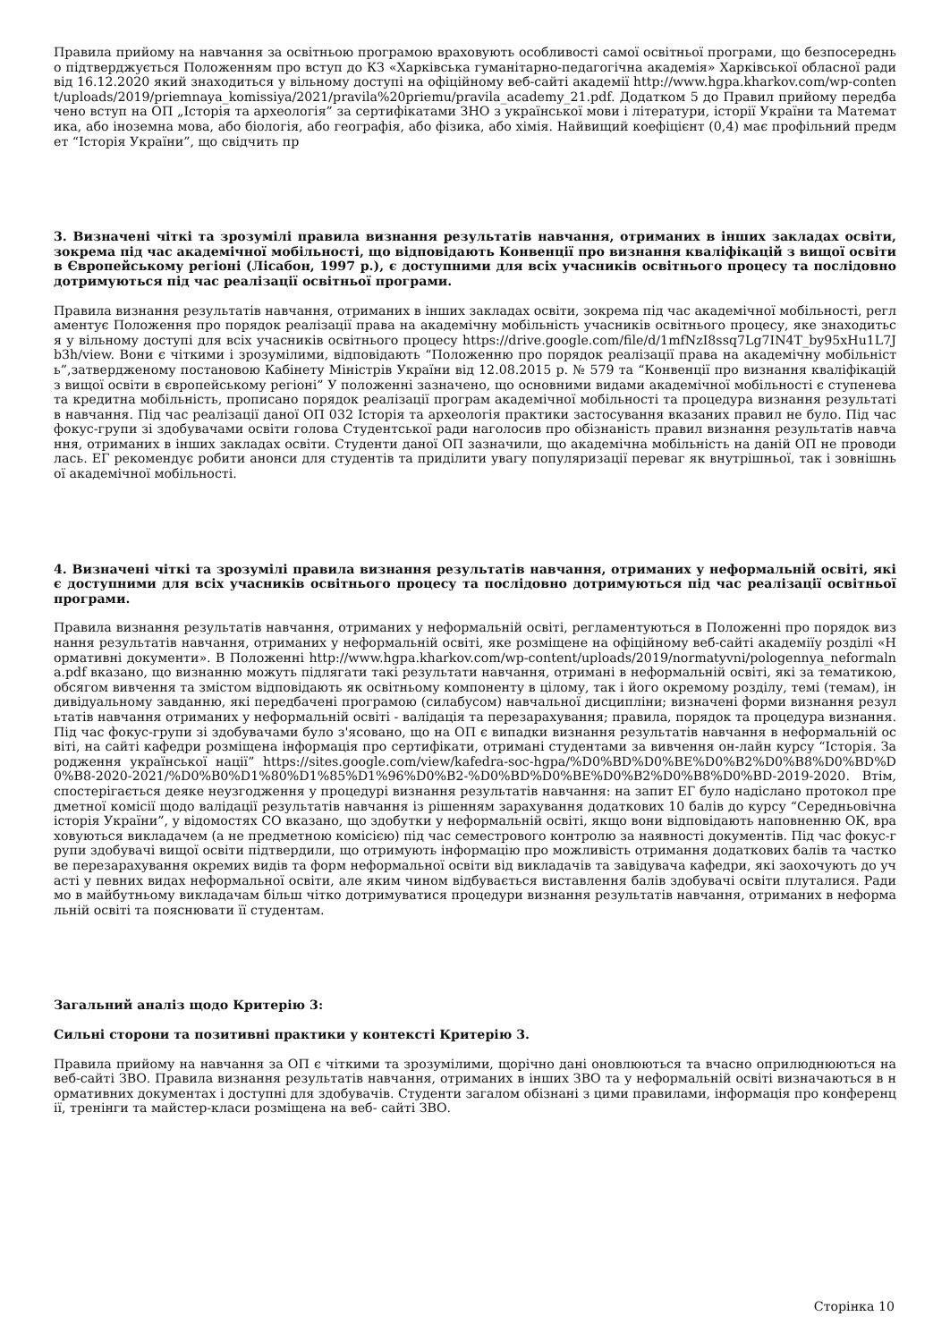Правила прийому на навчання за освітньою програмою враховують особливості самої освітньої програми, що безпосередньо підтверджується Положенням про вступ до КЗ «Харківська гуманітарно-педагогічна академія» Харківської обласної ради від 16.12.2020 який знаходиться у вільному доступі на офіційному веб-сайті академії http://www.hgpa.kharkov.com/wp-content/uploads/2019/priemnaya_komissiya/2021/pravila%20priemu/pravila_academy_21.pdf. Додатком 5 до Правил прийому передбачено вступ на ОП „Історія та археологія” за сертифікатами ЗНО з української мови і літератури, історії України та Математика, або іноземна мова, або біологія, або географія, або фізика, або хімія. Найвищий коефіцієнт (0,4) має профільний предмет “Історія України”, що свідчить пр
3. Визначені чіткі та зрозумілі правила визнання результатів навчання, отриманих в інших закладах освіти, зокрема під час академічної мобільності, що відповідають Конвенції про визнання кваліфікацій з вищої освіти в Європейському регіоні (Лісабон, 1997 р.), є доступними для всіх учасників освітнього процесу та послідовно дотримуються під час реалізації освітньої програми.
Правила визнання результатів навчання, отриманих в інших закладах освіти, зокрема під час академічної мобільності, регламентує Положення про порядок реалізації права на академічну мобільність учасників освітнього процесу, яке знаходиться у вільному доступі для всіх учасників освітнього процесу https://drive.google.com/file/d/1mfNzI8ssq7Lg7IN4T_by95xHu1L7Jb3h/view. Вони є чіткими і зрозумілими, відповідають “Положенню про порядок реалізації права на академічну мобільність”,затвердженому постановою Кабінету Міністрів України від 12.08.2015 р. № 579 та “Конвенції про визнання кваліфікацій з вищої освіти в європейському регіоні” У положенні зазначено, що основними видами академічної мобільності є ступенева та кредитна мобільність, прописано порядок реалізації програм академічної мобільності та процедура визнання результатів навчання. Під час реалізації даної ОП 032 Історія та археологія практики застосування вказаних правил не було. Під час фокус-групи зі здобувачами освіти голова Студентської ради наголосив про обізнаність правил визнання результатів навчання, отриманих в інших закладах освіти. Студенти даної ОП зазначили, що академічна мобільність на даній ОП не проводилась. ЕГ рекомендує робити анонси для студентів та приділити увагу популяризації переваг як внутрішньої, так і зовнішньої академічної мобільності.
4. Визначені чіткі та зрозумілі правила визнання результатів навчання, отриманих у неформальній освіті, які є доступними для всіх учасників освітнього процесу та послідовно дотримуються під час реалізації освітньої програми.
Правила визнання результатів навчання, отриманих у неформальній освіті, регламентуються в Положенні про порядок визнання результатів навчання, отриманих у неформальній освіті, яке розміщене на офіційному веб-сайті академіїу розділі «Нормативні документи». В Положенні http://www.hgpa.kharkov.com/wp-content/uploads/2019/normatyvni/pologennya_neformalna.pdf вказано, що визнанню можуть підлягати такі результати навчання, отримані в неформальній освіті, які за тематикою, обсягом вивчення та змістом відповідають як освітньому компоненту в цілому, так і його окремому розділу, темі (темам), індивідуальному завданню, які передбачені програмою (силабусом) навчальної дисципліни; визначені форми визнання результатів навчання отриманих у неформальній освіті - валідація та перезарахування; правила, порядок та процедура визнання. Під час фокус-групи зі здобувачами було з'ясовано, що на ОП є випадки визнання результатів навчання в неформальній освіті, на сайті кафедри розміщена інформація про сертифікати, отримані студентами за вивчення он-лайн курсу “Історія. Зародження української нації” https://sites.google.com/view/kafedra-soc-hgpa/%D0%BD%D0%BE%D0%B2%D0%B8%D0%BD%D0%B8-2020-2021/%D0%B0%D1%80%D1%85%D1%96%D0%B2-%D0%BD%D0%BE%D0%B2%D0%B8%D0%BD-2019-2020. Втім, спостерігається деяке неузгодження у процедурі визнання результатів навчання: на запит ЕГ було надіслано протокол предметної комісії щодо валідації результатів навчання із рішенням зарахування додаткових 10 балів до курсу “Середньовічна історія України”, у відомостях СО вказано, що здобутки у неформальній освіті, якщо вони відповідають наповненню ОК, враховуються викладачем (а не предметною комісією) під час семестрового контролю за наявності документів. Під час фокус-групи здобувачі вищої освіти підтвердили, що отримують інформацію про можливість отримання додаткових балів та часткове перезарахування окремих видів та форм неформальної освіти від викладачів та завідувача кафедри, які заохочують до участі у певних видах неформальної освіти, але яким чином відбувається виставлення балів здобувачі освіти плуталися. Радимо в майбутньому викладачам більш чітко дотримуватися процедури визнання результатів навчання, отриманих в неформальній освіті та пояснювати її студентам.
Загальний аналіз щодо Критерію 3:
Сильні сторони та позитивні практики у контексті Критерію 3.
Правила прийому на навчання за ОП є чіткими та зрозумілими, щорічно дані оновлюються та вчасно оприлюднюються на веб-сайті ЗВО. Правила визнання результатів навчання, отриманих в інших ЗВО та у неформальній освіті визначаються в нормативних документах і доступні для здобувачів. Студенти загалом обізнані з цими правилами, інформація про конференції, тренінги та майстер-класи розміщена на веб- сайті ЗВО.
Сторінка 10